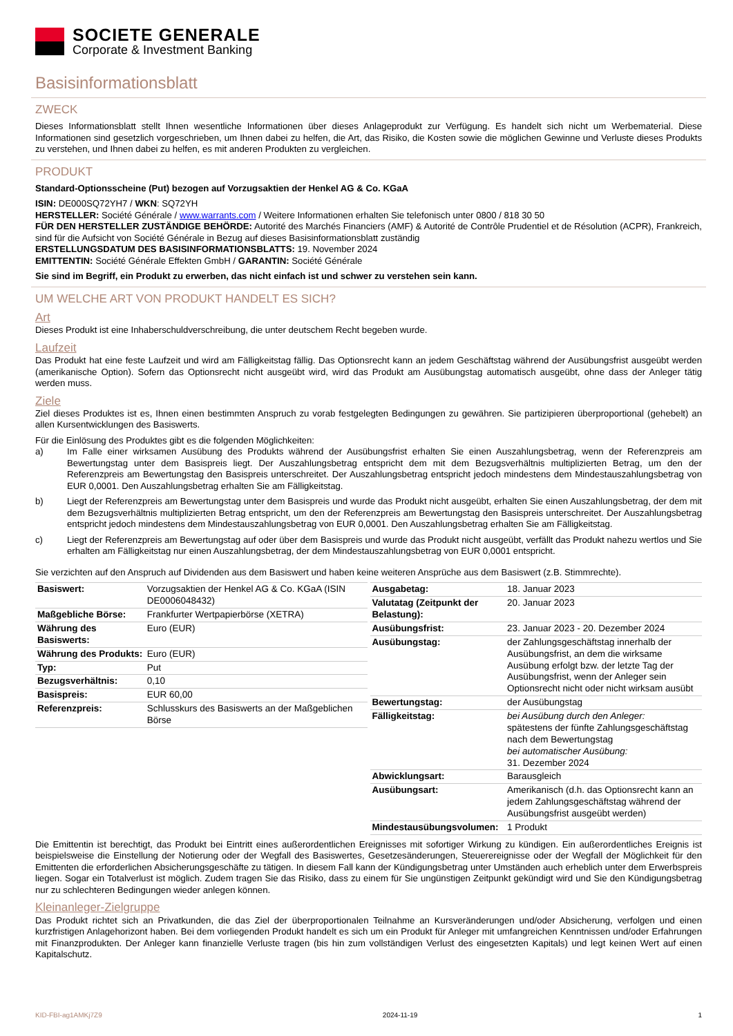SOCIETE GENERALE
Corporate & Investment Banking
Basisinformationsblatt
ZWECK
Dieses Informationsblatt stellt Ihnen wesentliche Informationen über dieses Anlageprodukt zur Verfügung. Es handelt sich nicht um Werbematerial. Diese Informationen sind gesetzlich vorgeschrieben, um Ihnen dabei zu helfen, die Art, das Risiko, die Kosten sowie die möglichen Gewinne und Verluste dieses Produkts zu verstehen, und Ihnen dabei zu helfen, es mit anderen Produkten zu vergleichen.
PRODUKT
Standard-Optionsscheine (Put) bezogen auf Vorzugsaktien der Henkel AG & Co. KGaA
ISIN: DE000SQ72YH7 / WKN: SQ72YH
HERSTELLER: Société Générale / www.warrants.com / Weitere Informationen erhalten Sie telefonisch unter 0800 / 818 30 50
FÜR DEN HERSTELLER ZUSTÄNDIGE BEHÖRDE: Autorité des Marchés Financiers (AMF) & Autorité de Contrôle Prudentiel et de Résolution (ACPR), Frankreich, sind für die Aufsicht von Société Générale in Bezug auf dieses Basisinformationsblatt zuständig
ERSTELLUNGSDATUM DES BASISINFORMATIONSBLATTS: 19. November 2024
EMITTENTIN: Société Générale Effekten GmbH / GARANTIN: Société Générale
Sie sind im Begriff, ein Produkt zu erwerben, das nicht einfach ist und schwer zu verstehen sein kann.
UM WELCHE ART VON PRODUKT HANDELT ES SICH?
Art
Dieses Produkt ist eine Inhaberschuldverschreibung, die unter deutschem Recht begeben wurde.
Laufzeit
Das Produkt hat eine feste Laufzeit und wird am Fälligkeitstag fällig. Das Optionsrecht kann an jedem Geschäftstag während der Ausübungsfrist ausgeübt werden (amerikanische Option). Sofern das Optionsrecht nicht ausgeübt wird, wird das Produkt am Ausübungstag automatisch ausgeübt, ohne dass der Anleger tätig werden muss.
Ziele
Ziel dieses Produktes ist es, Ihnen einen bestimmten Anspruch zu vorab festgelegten Bedingungen zu gewähren. Sie partizipieren überproportional (gehebelt) an allen Kursentwicklungen des Basiswerts.
Für die Einlösung des Produktes gibt es die folgenden Möglichkeiten:
a) Im Falle einer wirksamen Ausübung des Produkts während der Ausübungsfrist erhalten Sie einen Auszahlungsbetrag, wenn der Referenzpreis am Bewertungstag unter dem Basispreis liegt. Der Auszahlungsbetrag entspricht dem mit dem Bezugsverhältnis multiplizierten Betrag, um den der Referenzpreis am Bewertungstag den Basispreis unterschreitet. Der Auszahlungsbetrag entspricht jedoch mindestens dem Mindestauszahlungsbetrag von EUR 0,0001. Den Auszahlungsbetrag erhalten Sie am Fälligkeitstag.
b) Liegt der Referenzpreis am Bewertungstag unter dem Basispreis und wurde das Produkt nicht ausgeübt, erhalten Sie einen Auszahlungsbetrag, der dem mit dem Bezugsverhältnis multiplizierten Betrag entspricht, um den der Referenzpreis am Bewertungstag den Basispreis unterschreitet. Der Auszahlungsbetrag entspricht jedoch mindestens dem Mindestauszahlungsbetrag von EUR 0,0001. Den Auszahlungsbetrag erhalten Sie am Fälligkeitstag.
c) Liegt der Referenzpreis am Bewertungstag auf oder über dem Basispreis und wurde das Produkt nicht ausgeübt, verfällt das Produkt nahezu wertlos und Sie erhalten am Fälligkeitstag nur einen Auszahlungsbetrag, der dem Mindestauszahlungsbetrag von EUR 0,0001 entspricht.
Sie verzichten auf den Anspruch auf Dividenden aus dem Basiswert und haben keine weiteren Ansprüche aus dem Basiswert (z.B. Stimmrechte).
| Basiswert: | Vorzugsaktien der Henkel AG & Co. KGaA (ISIN DE0006048432) |
| Maßgebliche Börse: | Frankfurter Wertpapierbörse (XETRA) |
| Währung des Basiswerts: | Euro (EUR) |
| Währung des Produkts: | Euro (EUR) |
| Typ: | Put |
| Bezugsverhältnis: | 0,10 |
| Basispreis: | EUR 60,00 |
| Referenzpreis: | Schlusskurs des Basiswerts an der Maßgeblichen Börse |
| Ausgabetag: | 18. Januar 2023 |
| Valutatag (Zeitpunkt der Belastung): | 20. Januar 2023 |
| Ausübungsfrist: | 23. Januar 2023 - 20. Dezember 2024 |
| Ausübungstag: | der Zahlungsgeschäftstag innerhalb der Ausübungsfrist, an dem die wirksame Ausübung erfolgt bzw. der letzte Tag der Ausübungsfrist, wenn der Anleger sein Optionsrecht nicht oder nicht wirksam ausübt |
| Bewertungstag: | der Ausübungstag |
| Fälligkeitstag: | bei Ausübung durch den Anleger: spätestens der fünfte Zahlungsgeschäftstag nach dem Bewertungstag bei automatischer Ausübung: 31. Dezember 2024 |
| Abwicklungsart: | Barausgleich |
| Ausübungsart: | Amerikanisch (d.h. das Optionsrecht kann an jedem Zahlungsgeschäftstag während der Ausübungsfrist ausgeübt werden) |
| Mindestausübungsvolumen: | 1 Produkt |
Die Emittentin ist berechtigt, das Produkt bei Eintritt eines außerordentlichen Ereignisses mit sofortiger Wirkung zu kündigen. Ein außerordentliches Ereignis ist beispielsweise die Einstellung der Notierung oder der Wegfall des Basiswertes, Gesetzesänderungen, Steuerereignisse oder der Wegfall der Möglichkeit für den Emittenten die erforderlichen Absicherungsgeschäfte zu tätigen. In diesem Fall kann der Kündigungsbetrag unter Umständen auch erheblich unter dem Erwerbspreis liegen. Sogar ein Totalverlust ist möglich. Zudem tragen Sie das Risiko, dass zu einem für Sie ungünstigen Zeitpunkt gekündigt wird und Sie den Kündigungsbetrag nur zu schlechteren Bedingungen wieder anlegen können.
Kleinanleger-Zielgruppe
Das Produkt richtet sich an Privatkunden, die das Ziel der überproportionalen Teilnahme an Kursveränderungen und/oder Absicherung, verfolgen und einen kurzfristigen Anlagehorizont haben. Bei dem vorliegenden Produkt handelt es sich um ein Produkt für Anleger mit umfangreichen Kenntnissen und/oder Erfahrungen mit Finanzprodukten. Der Anleger kann finanzielle Verluste tragen (bis hin zum vollständigen Verlust des eingesetzten Kapitals) und legt keinen Wert auf einen Kapitalschutz.
KID-FBI-ag1AMKj7Z9 2024-11-19 1